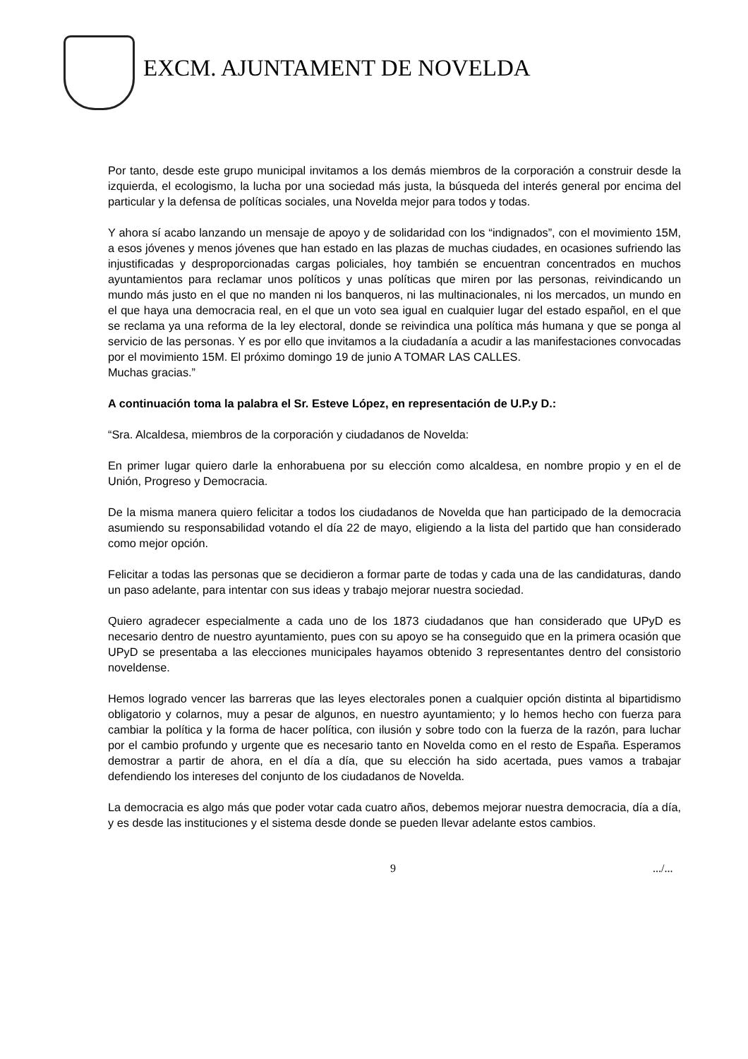EXCM. AJUNTAMENT DE NOVELDA
Por tanto, desde este grupo municipal invitamos a los demás miembros de la corporación a construir desde la izquierda, el ecologismo, la lucha por una sociedad más justa, la búsqueda del interés general por encima del particular y la defensa de políticas sociales, una Novelda mejor para todos y todas.
Y ahora sí acabo lanzando un mensaje de apoyo y de solidaridad con los “indignados”, con el movimiento 15M, a esos jóvenes y menos jóvenes que han estado en las plazas de muchas ciudades, en ocasiones sufriendo las injustificadas y desproporcionadas cargas policiales, hoy también se encuentran concentrados en muchos ayuntamientos para reclamar unos políticos y unas políticas que miren por las personas, reivindicando un mundo más justo en el que no manden ni los banqueros, ni las multinacionales, ni los mercados, un mundo en el que haya una democracia real, en el que un voto sea igual en cualquier lugar del estado español, en el que se reclama ya una reforma de la ley electoral, donde se reivindica una política más humana y que se ponga al servicio de las personas. Y es por ello que invitamos a la ciudadanía a acudir a las manifestaciones convocadas por el movimiento 15M. El próximo domingo 19 de junio A TOMAR LAS CALLES.
Muchas gracias.”
A continuación toma la palabra el Sr. Esteve López, en representación de U.P.y D.:
“Sra. Alcaldesa, miembros de la corporación y ciudadanos de Novelda:
En primer lugar quiero darle la enhorabuena por su elección como alcaldesa, en nombre propio y en el de Unión, Progreso y Democracia.
De la misma manera quiero felicitar a todos los ciudadanos de Novelda que han participado de la democracia asumiendo su responsabilidad votando el día 22 de mayo, eligiendo a la lista del partido que han considerado como mejor opción.
Felicitar a todas las personas que se decidieron a formar parte de todas y cada una de las candidaturas, dando un paso adelante, para intentar con sus ideas y trabajo mejorar nuestra sociedad.
Quiero agradecer especialmente a cada uno de los 1873 ciudadanos que han considerado que UPyD es necesario dentro de nuestro ayuntamiento, pues con su apoyo se ha conseguido que en la primera ocasión que UPyD se presentaba a las elecciones municipales hayamos obtenido 3 representantes dentro del consistorio noveldense.
Hemos logrado vencer las barreras que las leyes electorales ponen a cualquier opción distinta al bipartidismo obligatorio y colarnos, muy a pesar de algunos, en nuestro ayuntamiento; y lo hemos hecho con fuerza para cambiar la política y la forma de hacer política, con ilusión y sobre todo con la fuerza de la razón, para luchar por el cambio profundo y urgente que es necesario tanto en Novelda como en el resto de España. Esperamos demostrar a partir de ahora, en el día a día, que su elección ha sido acertada, pues vamos a trabajar defendiendo los intereses del conjunto de los ciudadanos de Novelda.
La democracia es algo más que poder votar cada cuatro años, debemos mejorar nuestra democracia, día a día, y es desde las instituciones y el sistema desde donde se pueden llevar adelante estos cambios.
9 .../...